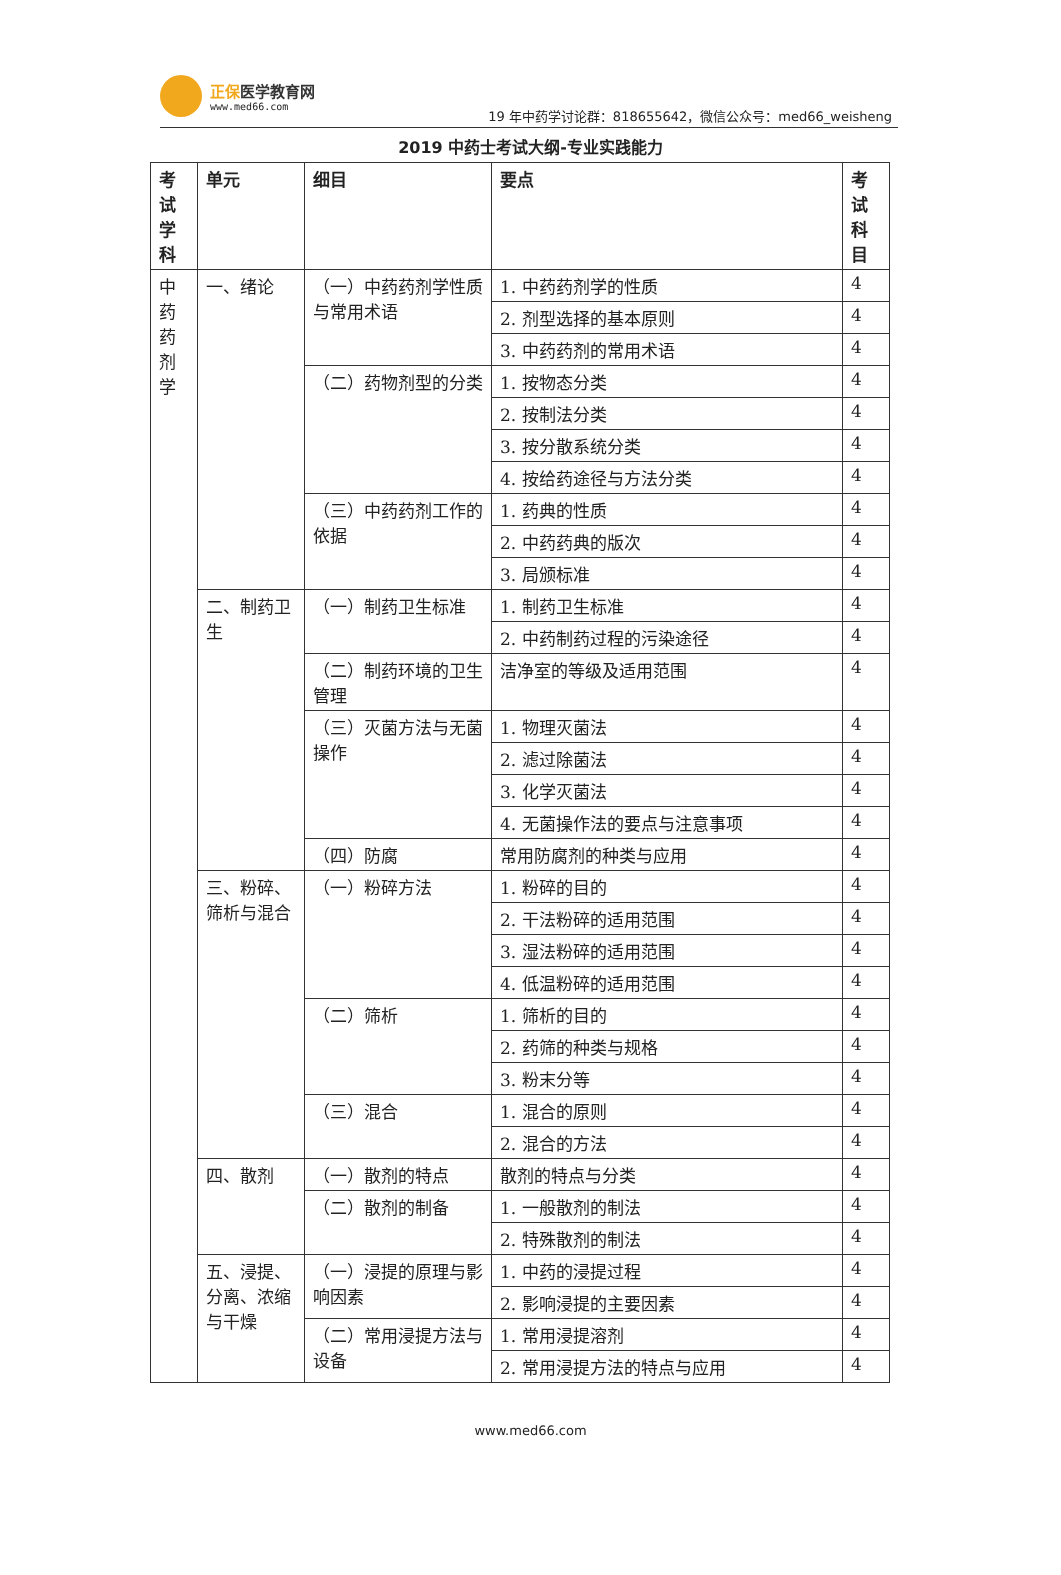正保医学教育网
www.med66.com
19 年中药学讨论群：818655642，微信公众号：med66_weisheng
2019 中药士考试大纲-专业实践能力
| 考 试 学 科 | 单元 | 细目 | 要点 | 考 试 科 目 |
| --- | --- | --- | --- | --- |
| 中 药 药 剂 学 | 一、绪论 | （一）中药药剂学性质与常用术语 | 1. 中药药剂学的性质 | 4 |
| | | | 2. 剂型选择的基本原则 | 4 |
| | | | 3. 中药药剂的常用术语 | 4 |
| | | （二）药物剂型的分类 | 1. 按物态分类 | 4 |
| | | | 2. 按制法分类 | 4 |
| | | | 3. 按分散系统分类 | 4 |
| | | | 4. 按给药途径与方法分类 | 4 |
| | | （三）中药药剂工作的依据 | 1. 药典的性质 | 4 |
| | | | 2. 中药药典的版次 | 4 |
| | | | 3. 局颁标准 | 4 |
| | 二、制药卫生 | （一）制药卫生标准 | 1. 制药卫生标准 | 4 |
| | | | 2. 中药制药过程的污染途径 | 4 |
| | | （二）制药环境的卫生管理 | 洁净室的等级及适用范围 | 4 |
| | | （三）灭菌方法与无菌操作 | 1. 物理灭菌法 | 4 |
| | | | 2. 滤过除菌法 | 4 |
| | | | 3. 化学灭菌法 | 4 |
| | | | 4. 无菌操作法的要点与注意事项 | 4 |
| | | （四）防腐 | 常用防腐剂的种类与应用 | 4 |
| | 三、粉碎、筛析与混合 | （一）粉碎方法 | 1. 粉碎的目的 | 4 |
| | | | 2. 干法粉碎的适用范围 | 4 |
| | | | 3. 湿法粉碎的适用范围 | 4 |
| | | | 4. 低温粉碎的适用范围 | 4 |
| | | （二）筛析 | 1. 筛析的目的 | 4 |
| | | | 2. 药筛的种类与规格 | 4 |
| | | | 3. 粉末分等 | 4 |
| | | （三）混合 | 1. 混合的原则 | 4 |
| | | | 2. 混合的方法 | 4 |
| | 四、散剂 | （一）散剂的特点 | 散剂的特点与分类 | 4 |
| | | （二）散剂的制备 | 1. 一般散剂的制法 | 4 |
| | | | 2. 特殊散剂的制法 | 4 |
| | 五、浸提、分离、浓缩与干燥 | （一）浸提的原理与影响因素 | 1. 中药的浸提过程 | 4 |
| | | | 2. 影响浸提的主要因素 | 4 |
| | | （二）常用浸提方法与设备 | 1. 常用浸提溶剂 | 4 |
| | | | 2. 常用浸提方法的特点与应用 | 4 |
www.med66.com